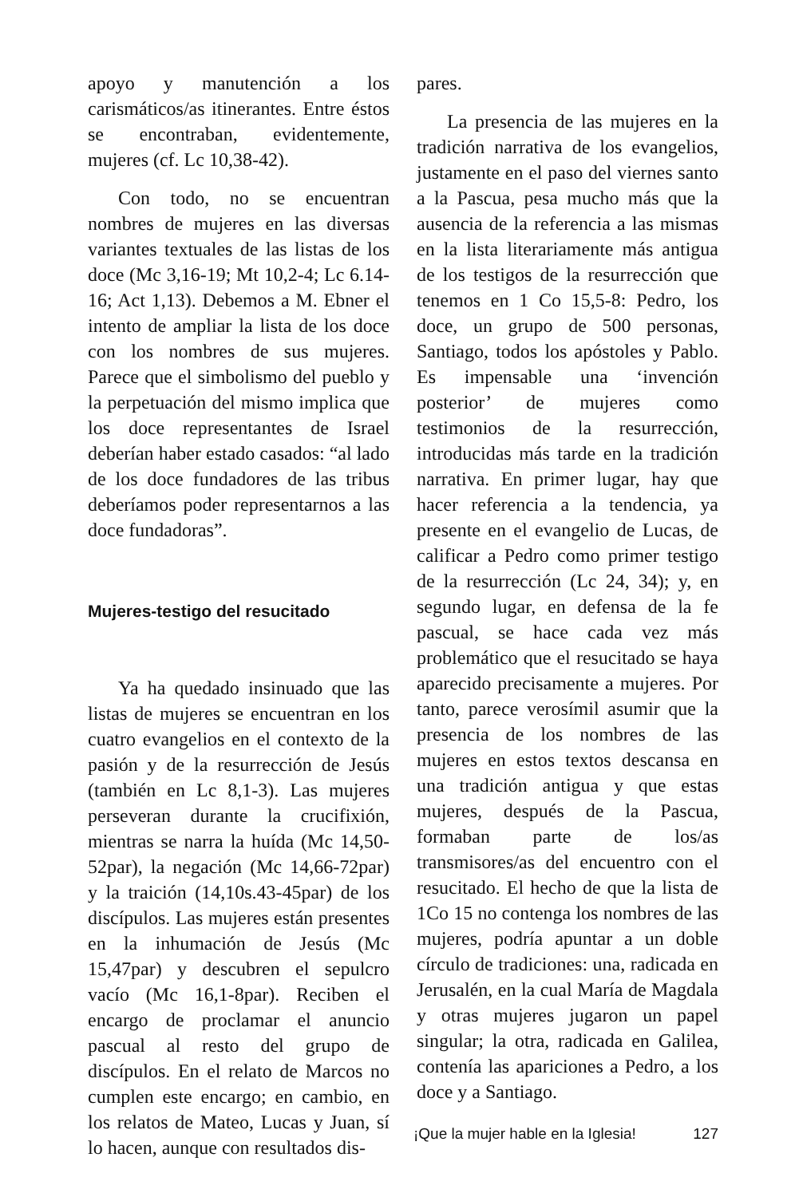apoyo y manutención a los carismáticos/as itinerantes. Entre éstos se encontraban, evidentemente, mujeres (cf. Lc 10,38-42).
Con todo, no se encuentran nombres de mujeres en las diversas variantes textuales de las listas de los doce (Mc 3,16-19; Mt 10,2-4; Lc 6.14-16; Act 1,13). Debemos a M. Ebner el intento de ampliar la lista de los doce con los nombres de sus mujeres. Parece que el simbolismo del pueblo y la perpetuación del mismo implica que los doce representantes de Israel deberían haber estado casados: “al lado de los doce fundadores de las tribus deberíamos poder representarnos a las doce fundadoras”.
Mujeres-testigo del resucitado
Ya ha quedado insinuado que las listas de mujeres se encuentran en los cuatro evangelios en el contexto de la pasión y de la resurrección de Jesús (también en Lc 8,1-3). Las mujeres perseveran durante la crucifixión, mientras se narra la huída (Mc 14,50-52par), la negación (Mc 14,66-72par) y la traición (14,10s.43-45par) de los discípulos. Las mujeres están presentes en la inhumación de Jesús (Mc 15,47par) y descubren el sepulcro vacío (Mc 16,1-8par). Reciben el encargo de proclamar el anuncio pascual al resto del grupo de discípulos. En el relato de Marcos no cumplen este encargo; en cambio, en los relatos de Mateo, Lucas y Juan, sí lo hacen, aunque con resultados dis-
pares.
La presencia de las mujeres en la tradición narrativa de los evangelios, justamente en el paso del viernes santo a la Pascua, pesa mucho más que la ausencia de la referencia a las mismas en la lista literariamente más antigua de los testigos de la resurrección que tenemos en 1 Co 15,5-8: Pedro, los doce, un grupo de 500 personas, Santiago, todos los apóstoles y Pablo. Es impensable una ‘invención posterior’ de mujeres como testimonios de la resurrección, introducidas más tarde en la tradición narrativa. En primer lugar, hay que hacer referencia a la tendencia, ya presente en el evangelio de Lucas, de calificar a Pedro como primer testigo de la resurrección (Lc 24, 34); y, en segundo lugar, en defensa de la fe pascual, se hace cada vez más problemático que el resucitado se haya aparecido precisamente a mujeres. Por tanto, parece verosímil asumir que la presencia de los nombres de las mujeres en estos textos descansa en una tradición antigua y que estas mujeres, después de la Pascua, formaban parte de los/as transmisores/as del encuentro con el resucitado. El hecho de que la lista de 1Co 15 no contenga los nombres de las mujeres, podría apuntar a un doble círculo de tradiciones: una, radicada en Jerusalén, en la cual María de Magdala y otras mujeres jugaron un papel singular; la otra, radicada en Galilea, contenía las apariciones a Pedro, a los doce y a Santiago.
¡Que la mujer hable en la Iglesia! 127